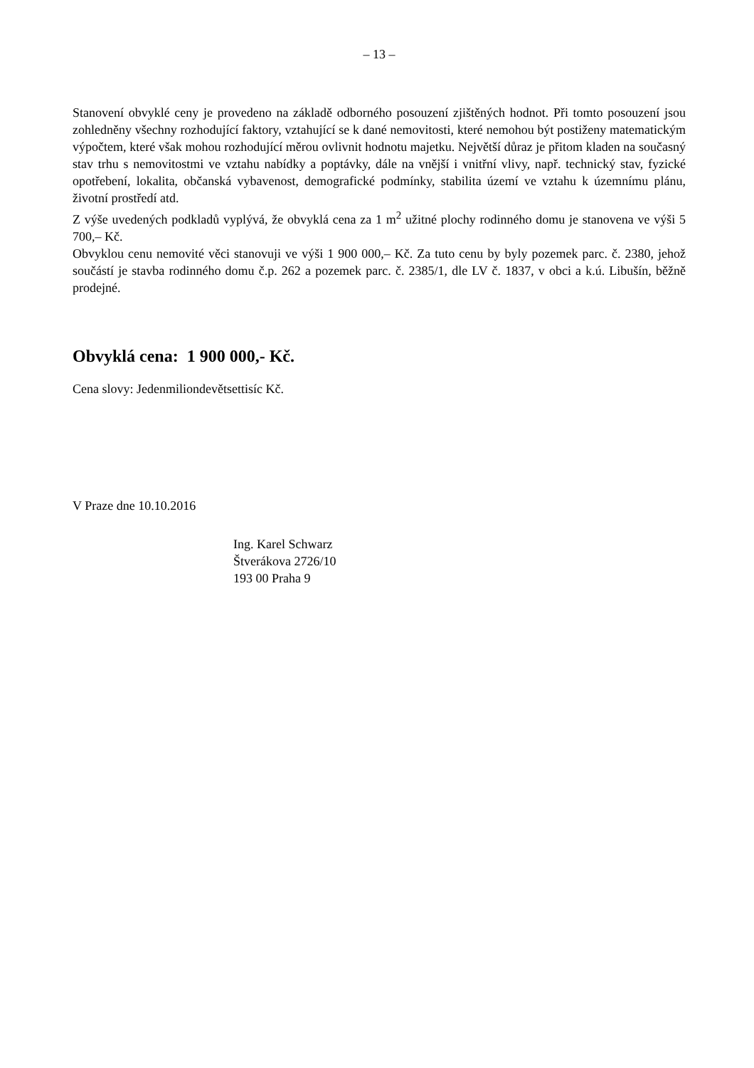– 13 –
Stanovení obvyklé ceny je provedeno na základě odborného posouzení zjištěných hodnot. Při tomto posouzení jsou zohledněny všechny rozhodující faktory, vztahující se k dané nemovitosti, které nemohou být postiženy matematickým výpočtem, které však mohou rozhodující měrou ovlivnit hodnotu majetku. Největší důraz je přitom kladen na současný stav trhu s nemovitostmi ve vztahu nabídky a poptávky, dále na vnější i vnitřní vlivy, např. technický stav, fyzické opotřebení, lokalita, občanská vybavenost, demografické podmínky, stabilita území ve vztahu k územnímu plánu, životní prostředí atd.
Z výše uvedených podkladů vyplývá, že obvyklá cena za 1 m<sup>2</sup> užitné plochy rodinného domu je stanovena ve výši 5 700,– Kč.
Obvyklou cenu nemovité věci stanovuji ve výši 1 900 000,– Kč. Za tuto cenu by byly pozemek parc. č. 2380, jehož součástí je stavba rodinného domu č.p. 262 a pozemek parc. č. 2385/1, dle LV č. 1837, v obci a k.ú. Libušín, běžně prodejné.
Obvyklá cena: 1 900 000,- Kč.
Cena slovy: Jedenmiliondevětsettisíc Kč.
V Praze dne 10.10.2016
Ing. Karel Schwarz
Štverákova 2726/10
193 00 Praha 9